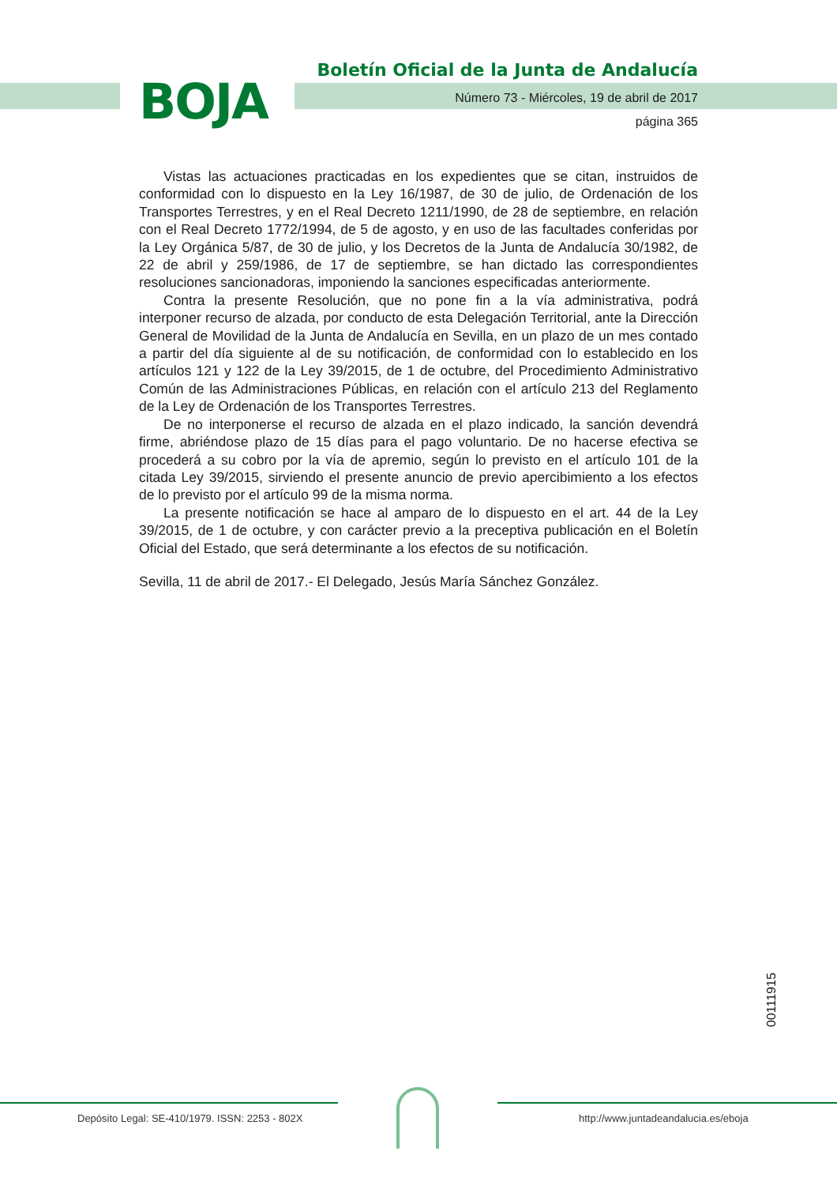BOJA
Boletín Oficial de la Junta de Andalucía
Número 73 - Miércoles, 19 de abril de 2017
página 365
Vistas las actuaciones practicadas en los expedientes que se citan, instruidos de conformidad con lo dispuesto en la Ley 16/1987, de 30 de julio, de Ordenación de los Transportes Terrestres, y en el Real Decreto 1211/1990, de 28 de septiembre, en relación con el Real Decreto 1772/1994, de 5 de agosto, y en uso de las facultades conferidas por la Ley Orgánica 5/87, de 30 de julio, y los Decretos de la Junta de Andalucía 30/1982, de 22 de abril y 259/1986, de 17 de septiembre, se han dictado las correspondientes resoluciones sancionadoras, imponiendo la sanciones especificadas anteriormente.
Contra la presente Resolución, que no pone fin a la vía administrativa, podrá interponer recurso de alzada, por conducto de esta Delegación Territorial, ante la Dirección General de Movilidad de la Junta de Andalucía en Sevilla, en un plazo de un mes contado a partir del día siguiente al de su notificación, de conformidad con lo establecido en los artículos 121 y 122 de la Ley 39/2015, de 1 de octubre, del Procedimiento Administrativo Común de las Administraciones Públicas, en relación con el artículo 213 del Reglamento de la Ley de Ordenación de los Transportes Terrestres.
De no interponerse el recurso de alzada en el plazo indicado, la sanción devendrá firme, abriéndose plazo de 15 días para el pago voluntario. De no hacerse efectiva se procederá a su cobro por la vía de apremio, según lo previsto en el artículo 101 de la citada Ley 39/2015, sirviendo el presente anuncio de previo apercibimiento a los efectos de lo previsto por el artículo 99 de la misma norma.
La presente notificación se hace al amparo de lo dispuesto en el art. 44 de la Ley 39/2015, de 1 de octubre, y con carácter previo a la preceptiva publicación en el Boletín Oficial del Estado, que será determinante a los efectos de su notificación.
Sevilla, 11 de abril de 2017.- El Delegado, Jesús María Sánchez González.
00111915
Depósito Legal: SE-410/1979. ISSN: 2253 - 802X
http://www.juntadeandalucia.es/eboja